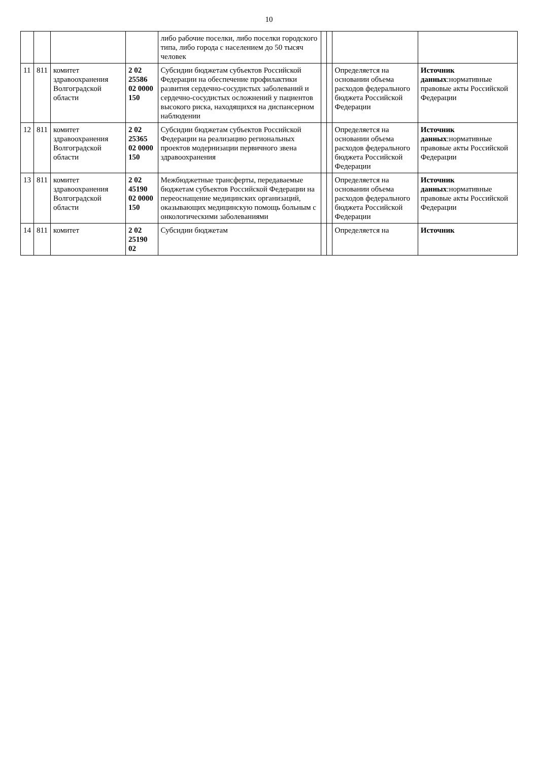10
| | | | | либо рабочие поселки, либо поселки городского типа, либо города с населением до 50 тысяч человек | | | | |
| 11 | 811 | комитет здравоохранения Волгоградской области | 2 02 25586 02 0000 150 | Субсидии бюджетам субъектов Российской Федерации на обеспечение профилактики развития сердечно-сосудистых заболеваний и сердечно-сосудистых осложнений у пациентов высокого риска, находящихся на диспансерном наблюдении | | | Определяется на основании объема расходов федерального бюджета Российской Федерации | Источник данных :нормативные правовые акты Российской Федерации |
| 12 | 811 | комитет здравоохранения Волгоградской области | 2 02 25365 02 0000 150 | Субсидии бюджетам субъектов Российской Федерации на реализацию региональных проектов модернизации первичного звена здравоохранения | | | Определяется на основании объема расходов федерального бюджета Российской Федерации | Источник данных :нормативные правовые акты Российской Федерации |
| 13 | 811 | комитет здравоохранения Волгоградской области | 2 02 45190 02 0000 150 | Межбюджетные трансферты, передаваемые бюджетам субъектов Российской Федерации на переоснащение медицинских организаций, оказывающих медицинскую помощь больным с онкологическими заболеваниями | | | Определяется на основании объема расходов федерального бюджета Российской Федерации | Источник данных :нормативные правовые акты Российской Федерации |
| 14 | 811 | комитет | 2 02 25190 02 | Субсидии бюджетам | | | Определяется на | Источник |